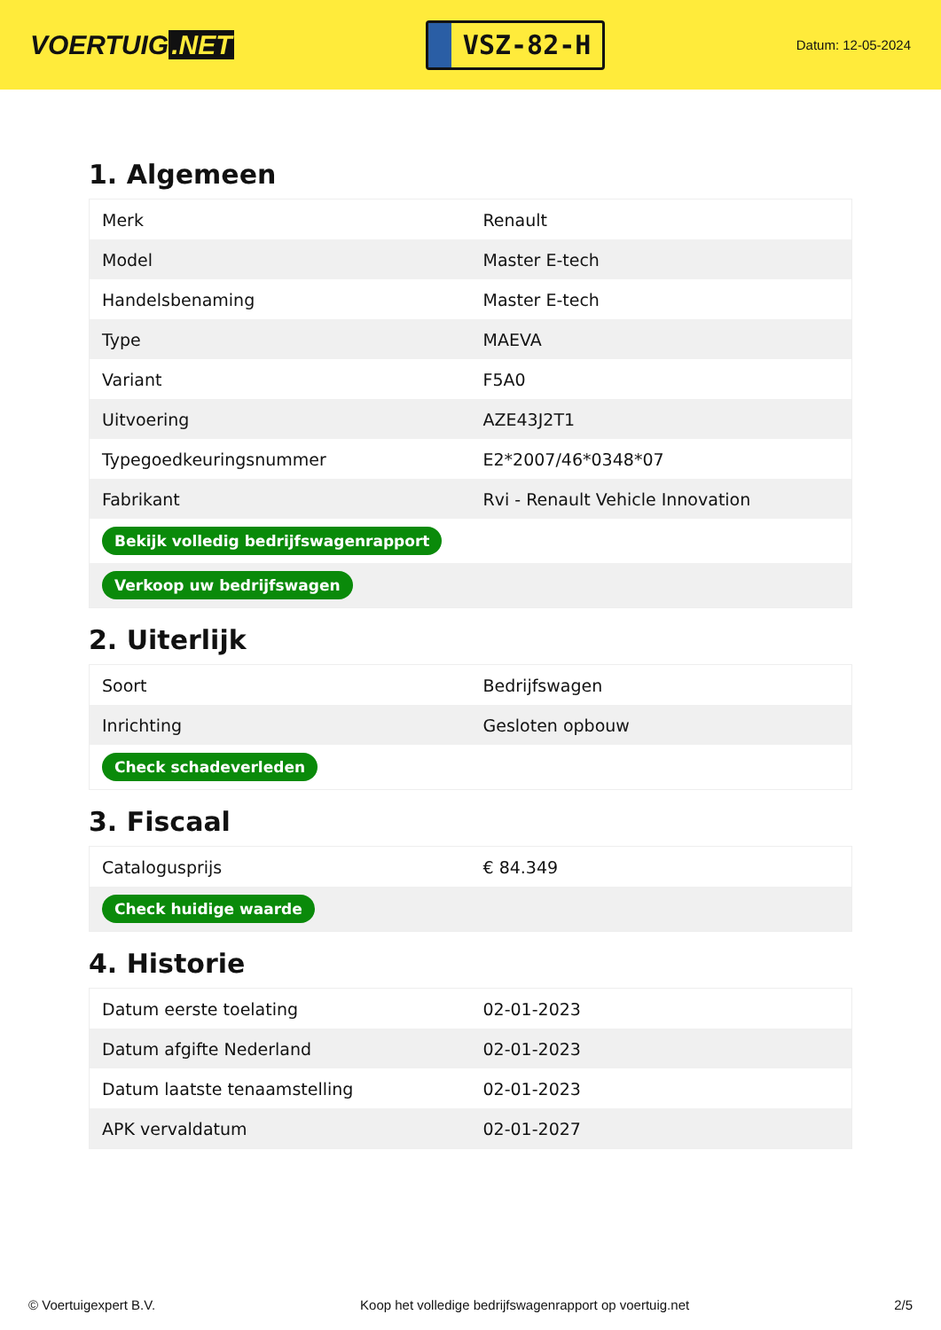VOERTUIG.NET
VSZ-82-H
Datum: 12-05-2024
1. Algemeen
| Merk | Renault |
| Model | Master E-tech |
| Handelsbenaming | Master E-tech |
| Type | MAEVA |
| Variant | F5A0 |
| Uitvoering | AZE43J2T1 |
| Typegoedkeuringsnummer | E2*2007/46*0348*07 |
| Fabrikant | Rvi - Renault Vehicle Innovation |
| Bekijk volledig bedrijfswagenrapport | |
| Verkoop uw bedrijfswagen | |
2. Uiterlijk
| Soort | Bedrijfswagen |
| Inrichting | Gesloten opbouw |
| Check schadeverleden | |
3. Fiscaal
| Catalogusprijs | € 84.349 |
| Check huidige waarde | |
4. Historie
| Datum eerste toelating | 02-01-2023 |
| Datum afgifte Nederland | 02-01-2023 |
| Datum laatste tenaamstelling | 02-01-2023 |
| APK vervaldatum | 02-01-2027 |
© Voertuigexpert B.V. Koop het volledige bedrijfswagenrapport op voertuig.net 2/5